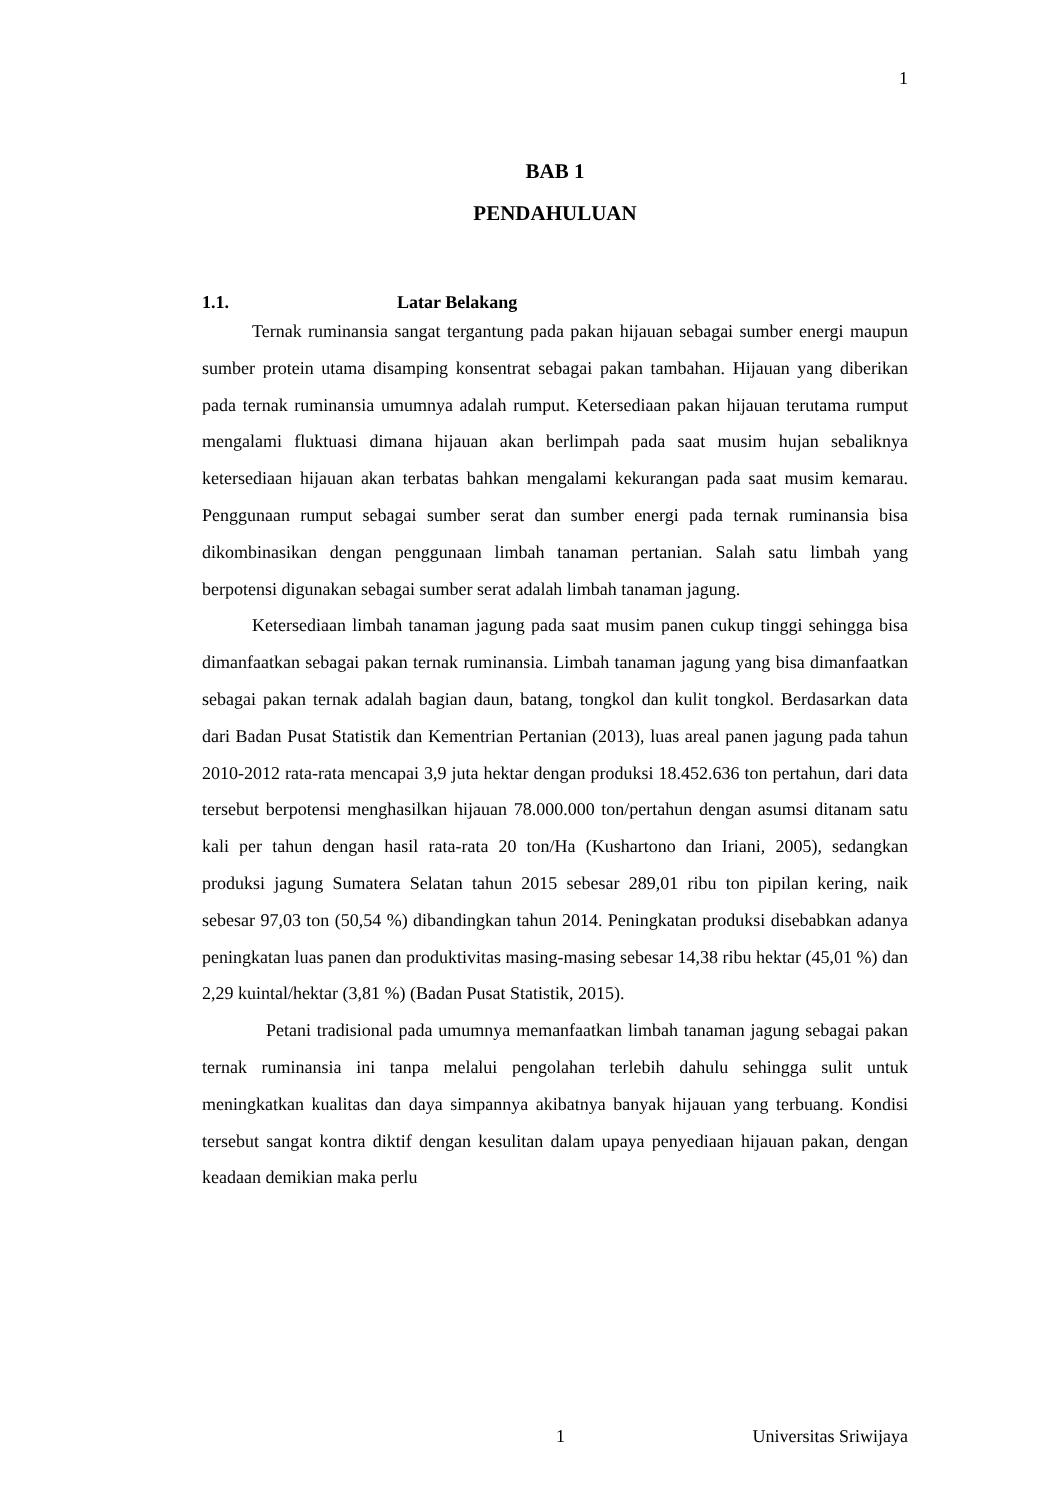1
BAB 1
PENDAHULUAN
1.1. Latar Belakang
Ternak ruminansia sangat tergantung pada pakan hijauan sebagai sumber energi maupun sumber protein utama disamping konsentrat sebagai pakan tambahan. Hijauan yang diberikan pada ternak ruminansia umumnya adalah rumput. Ketersediaan pakan hijauan terutama rumput mengalami fluktuasi dimana hijauan akan berlimpah pada saat musim hujan sebaliknya ketersediaan hijauan akan terbatas bahkan mengalami kekurangan pada saat musim kemarau. Penggunaan rumput sebagai sumber serat dan sumber energi pada ternak ruminansia bisa dikombinasikan dengan penggunaan limbah tanaman pertanian. Salah satu limbah yang berpotensi digunakan sebagai sumber serat adalah limbah tanaman jagung.
Ketersediaan limbah tanaman jagung pada saat musim panen cukup tinggi sehingga bisa dimanfaatkan sebagai pakan ternak ruminansia. Limbah tanaman jagung yang bisa dimanfaatkan sebagai pakan ternak adalah bagian daun, batang, tongkol dan kulit tongkol. Berdasarkan data dari Badan Pusat Statistik dan Kementrian Pertanian (2013), luas areal panen jagung pada tahun 2010-2012 rata-rata mencapai 3,9 juta hektar dengan produksi 18.452.636 ton pertahun, dari data tersebut berpotensi menghasilkan hijauan 78.000.000 ton/pertahun dengan asumsi ditanam satu kali per tahun dengan hasil rata-rata 20 ton/Ha (Kushartono dan Iriani, 2005), sedangkan produksi jagung Sumatera Selatan tahun 2015 sebesar 289,01 ribu ton pipilan kering, naik sebesar 97,03 ton (50,54 %) dibandingkan tahun 2014. Peningkatan produksi disebabkan adanya peningkatan luas panen dan produktivitas masing-masing sebesar 14,38 ribu hektar (45,01 %) dan 2,29 kuintal/hektar (3,81 %) (Badan Pusat Statistik, 2015).
Petani tradisional pada umumnya memanfaatkan limbah tanaman jagung sebagai pakan ternak ruminansia ini tanpa melalui pengolahan terlebih dahulu sehingga sulit untuk meningkatkan kualitas dan daya simpannya akibatnya banyak hijauan yang terbuang. Kondisi tersebut sangat kontra diktif dengan kesulitan dalam upaya penyediaan hijauan pakan, dengan keadaan demikian maka perlu
1 Universitas Sriwijaya